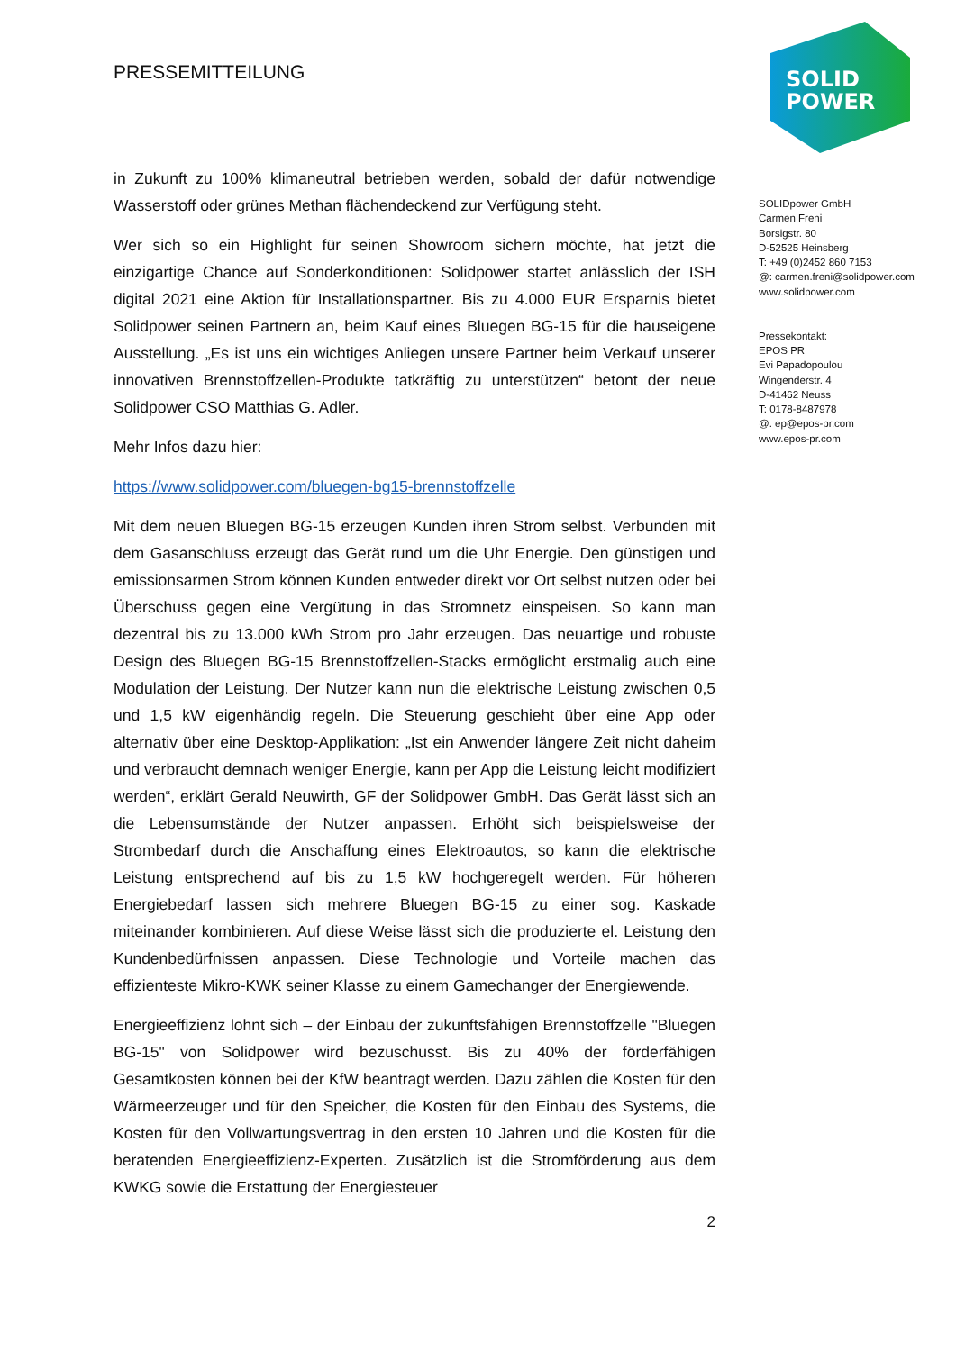SOLID
POWER
PRESSEMITTEILUNG
in Zukunft zu 100% klimaneutral betrieben werden, sobald der dafür notwendige Wasserstoff oder grünes Methan flächendeckend zur Verfügung steht.
Wer sich so ein Highlight für seinen Showroom sichern möchte, hat jetzt die einzigartige Chance auf Sonderkonditionen: Solidpower startet anlässlich der ISH digital 2021 eine Aktion für Installationspartner. Bis zu 4.000 EUR Ersparnis bietet Solidpower seinen Partnern an, beim Kauf eines Bluegen BG-15 für die hauseigene Ausstellung. „Es ist uns ein wichtiges Anliegen unsere Partner beim Verkauf unserer innovativen Brennstoffzellen-Produkte tatkräftig zu unterstützen“ betont der neue Solidpower CSO Matthias G. Adler.
Mehr Infos dazu hier:
https://www.solidpower.com/bluegen-bg15-brennstoffzelle
Mit dem neuen Bluegen BG-15 erzeugen Kunden ihren Strom selbst. Verbunden mit dem Gasanschluss erzeugt das Gerät rund um die Uhr Energie. Den günstigen und emissionsarmen Strom können Kunden entweder direkt vor Ort selbst nutzen oder bei Überschuss gegen eine Vergütung in das Stromnetz einspeisen. So kann man dezentral bis zu 13.000 kWh Strom pro Jahr erzeugen. Das neuartige und robuste Design des Bluegen BG-15 Brennstoffzellen-Stacks ermöglicht erstmalig auch eine Modulation der Leistung. Der Nutzer kann nun die elektrische Leistung zwischen 0,5 und 1,5 kW eigenhändig regeln. Die Steuerung geschieht über eine App oder alternativ über eine Desktop-Applikation: „Ist ein Anwender längere Zeit nicht daheim und verbraucht demnach weniger Energie, kann per App die Leistung leicht modifiziert werden“, erklärt Gerald Neuwirth, GF der Solidpower GmbH. Das Gerät lässt sich an die Lebensumstände der Nutzer anpassen. Erhöht sich beispielsweise der Strombedarf durch die Anschaffung eines Elektroautos, so kann die elektrische Leistung entsprechend auf bis zu 1,5 kW hochgeregelt werden. Für höheren Energiebedarf lassen sich mehrere Bluegen BG-15 zu einer sog. Kaskade miteinander kombinieren. Auf diese Weise lässt sich die produzierte el. Leistung den Kundenbedürfnissen anpassen. Diese Technologie und Vorteile machen das effizienteste Mikro-KWK seiner Klasse zu einem Gamechanger der Energiewende.
Energieeffizienz lohnt sich – der Einbau der zukunftsfähigen Brennstoffzelle "Bluegen BG-15" von Solidpower wird bezuschusst. Bis zu 40% der förderfähigen Gesamtkosten können bei der KfW beantragt werden. Dazu zählen die Kosten für den Wärmeerzeuger und für den Speicher, die Kosten für den Einbau des Systems, die Kosten für den Vollwartungsvertrag in den ersten 10 Jahren und die Kosten für die beratenden Energieeffizienz-Experten. Zusätzlich ist die Stromförderung aus dem KWKG sowie die Erstattung der Energiesteuer
2
SOLIDpower GmbH
Carmen Freni
Borsigstr. 80
D-52525 Heinsberg
T: +49 (0)2452 860 7153
@: carmen.freni@solidpower.com
www.solidpower.com
Pressekontakt:
EPOS PR
Evi Papadopoulou
Wingenderstr. 4
D-41462 Neuss
T: 0178-8487978
@: ep@epos-pr.com
www.epos-pr.com